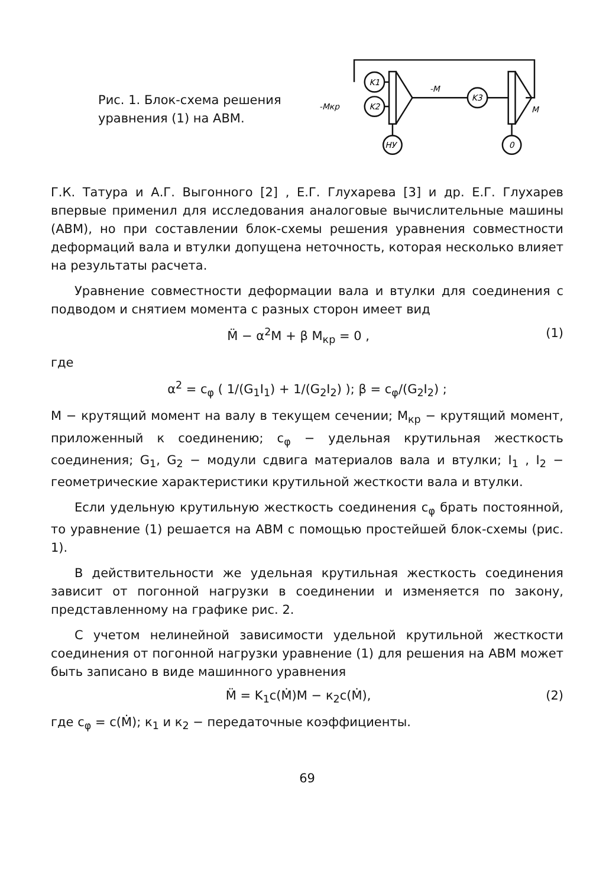Рис. 1. Блок-схема решения уравнения (1) на АВМ.
K1
K2
K3
НУ
0
-Мкр
-М
М
Г.К. Татура и А.Г. Выгонного [2] , Е.Г. Глухарева [3] и др. Е.Г. Глухарев впервые применил для исследования аналоговые вычислительные машины (АВМ), но при составлении блок-схемы решения уравнения совместности деформаций вала и втулки допущена неточность, которая несколько влияет на результаты расчета.
Уравнение совместности деформации вала и втулки для соединения с подводом и снятием момента с разных сторон имеет вид
M̈ − α<sup>2</sup>M + β M<sub>кр</sub> = 0 , (1)
где
α<sup>2</sup> = c<sub>φ</sub> ( 1/(G<sub>1</sub>I<sub>1</sub>) + 1/(G<sub>2</sub>I<sub>2</sub>) ); β = c<sub>φ</sub>/(G<sub>2</sub>I<sub>2</sub>) ;
M − крутящий момент на валу в текущем сечении; M<sub>кр</sub> − крутящий момент, приложенный к соединению; c<sub>φ</sub> − удельная крутильная жесткость соединения; G<sub>1</sub>, G<sub>2</sub> − модули сдвига материалов вала и втулки; I<sub>1</sub> , I<sub>2</sub> − геометрические характеристики крутильной жесткости вала и втулки.
Если удельную крутильную жесткость соединения c<sub>φ</sub> брать постоянной, то уравнение (1) решается на АВМ с помощью простейшей блок-схемы (рис. 1).
В действительности же удельная крутильная жесткость соединения зависит от погонной нагрузки в соединении и изменяется по закону, представленному на графике рис. 2.
С учетом нелинейной зависимости удельной крутильной жесткости соединения от погонной нагрузки уравнение (1) для решения на АВМ может быть записано в виде машинного уравнения
M̈ = K<sub>1</sub>c(Ṁ)M − к<sub>2</sub>c(Ṁ), (2)
где c<sub>φ</sub> = c(Ṁ); к<sub>1</sub> и к<sub>2</sub> − передаточные коэффициенты.
69